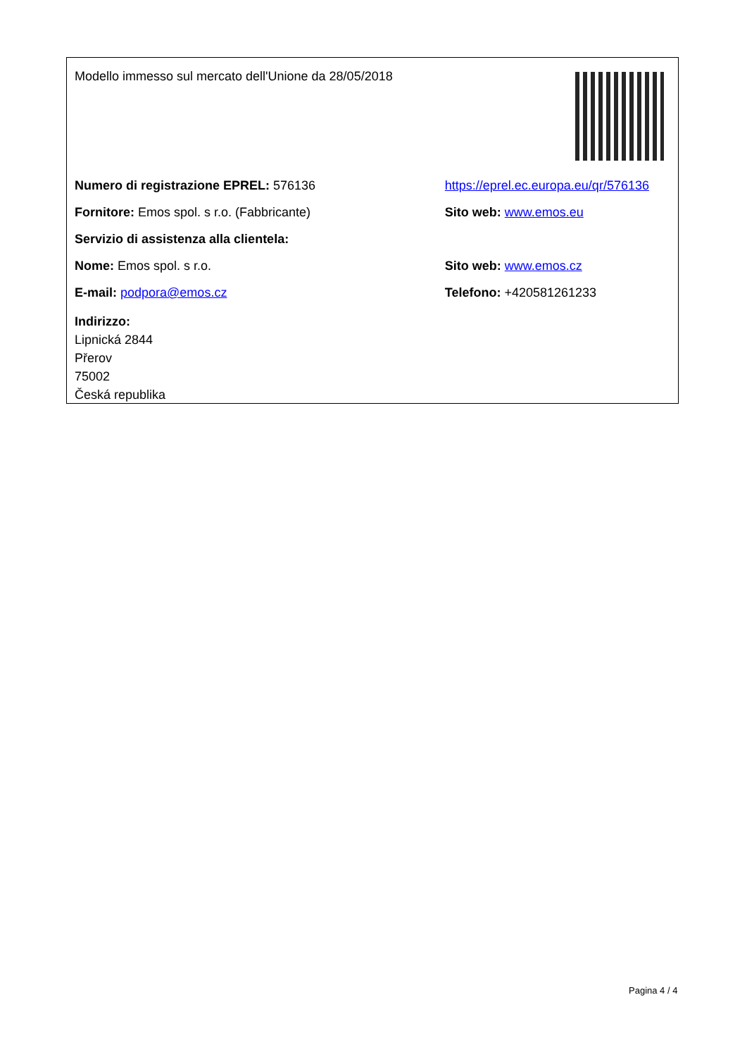| Modello immesso sul mercato dell'Unione da 28/05/2018 | |
| Numero di registrazione EPREL: 576136 | https://eprel.ec.europa.eu/qr/576136 |
| Fornitore: Emos spol. s r.o. (Fabbricante) | Sito web: www.emos.eu |
| Servizio di assistenza alla clientela: | |
| Nome: Emos spol. s r.o. | Sito web: www.emos.cz |
| E-mail: podpora@emos.cz | Telefono: +420581261233 |
| Indirizzo: Lipnická 2844 Přerov 75002 Česká republika | |
Pagina 4 / 4